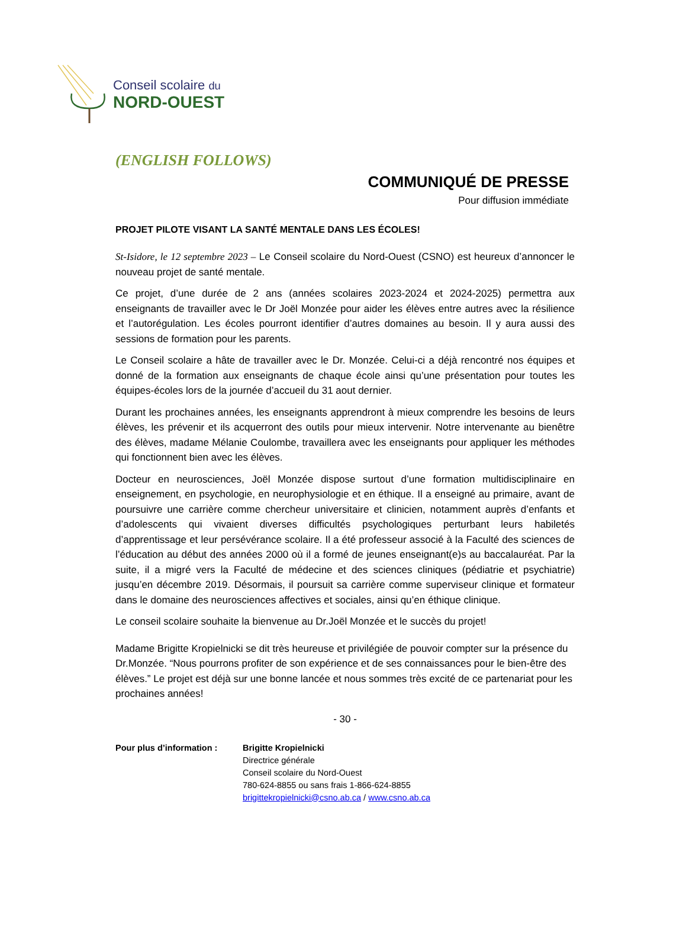Conseil scolaire du
NORD-OUEST
(ENGLISH FOLLOWS)
COMMUNIQUÉ DE PRESSE
Pour diffusion immédiate
PROJET PILOTE VISANT LA SANTÉ MENTALE DANS LES ÉCOLES!
St-Isidore, le 12 septembre 2023 – Le Conseil scolaire du Nord-Ouest (CSNO) est heureux d’annoncer le nouveau projet de santé mentale.
Ce projet, d’une durée de 2 ans (années scolaires 2023-2024 et 2024-2025) permettra aux enseignants de travailler avec le Dr Joël Monzée pour aider les élèves entre autres avec la résilience et l’autorégulation. Les écoles pourront identifier d’autres domaines au besoin. Il y aura aussi des sessions de formation pour les parents.
Le Conseil scolaire a hâte de travailler avec le Dr. Monzée. Celui-ci a déjà rencontré nos équipes et donné de la formation aux enseignants de chaque école ainsi qu’une présentation pour toutes les équipes-écoles lors de la journée d’accueil du 31 aout dernier.
Durant les prochaines années, les enseignants apprendront à mieux comprendre les besoins de leurs élèves, les prévenir et ils acquerront des outils pour mieux intervenir. Notre intervenante au bienêtre des élèves, madame Mélanie Coulombe, travaillera avec les enseignants pour appliquer les méthodes qui fonctionnent bien avec les élèves.
Docteur en neurosciences, Joël Monzée dispose surtout d’une formation multidisciplinaire en enseignement, en psychologie, en neurophysiologie et en éthique. Il a enseigné au primaire, avant de poursuivre une carrière comme chercheur universitaire et clinicien, notamment auprès d’enfants et d’adolescents qui vivaient diverses difficultés psychologiques perturbant leurs habiletés d’apprentissage et leur persévérance scolaire. Il a été professeur associé à la Faculté des sciences de l’éducation au début des années 2000 où il a formé de jeunes enseignant(e)s au baccalauréat. Par la suite, il a migré vers la Faculté de médecine et des sciences cliniques (pédiatrie et psychiatrie) jusqu’en décembre 2019. Désormais, il poursuit sa carrière comme superviseur clinique et formateur dans le domaine des neurosciences affectives et sociales, ainsi qu’en éthique clinique.
Le conseil scolaire souhaite la bienvenue au Dr.Joël Monzée et le succès du projet!
Madame Brigitte Kropielnicki se dit très heureuse et privilégiée de pouvoir compter sur la présence du Dr.Monzée. “Nous pourrons profiter de son expérience et de ses connaissances pour le bien-être des élèves.” Le projet est déjà sur une bonne lancée et nous sommes très excité de ce partenariat pour les prochaines années!
- 30 -
Pour plus d’information :
Brigitte Kropielnicki
Directrice générale
Conseil scolaire du Nord-Ouest
780-624-8855 ou sans frais 1-866-624-8855
brigittekropielnicki@csno.ab.ca / www.csno.ab.ca